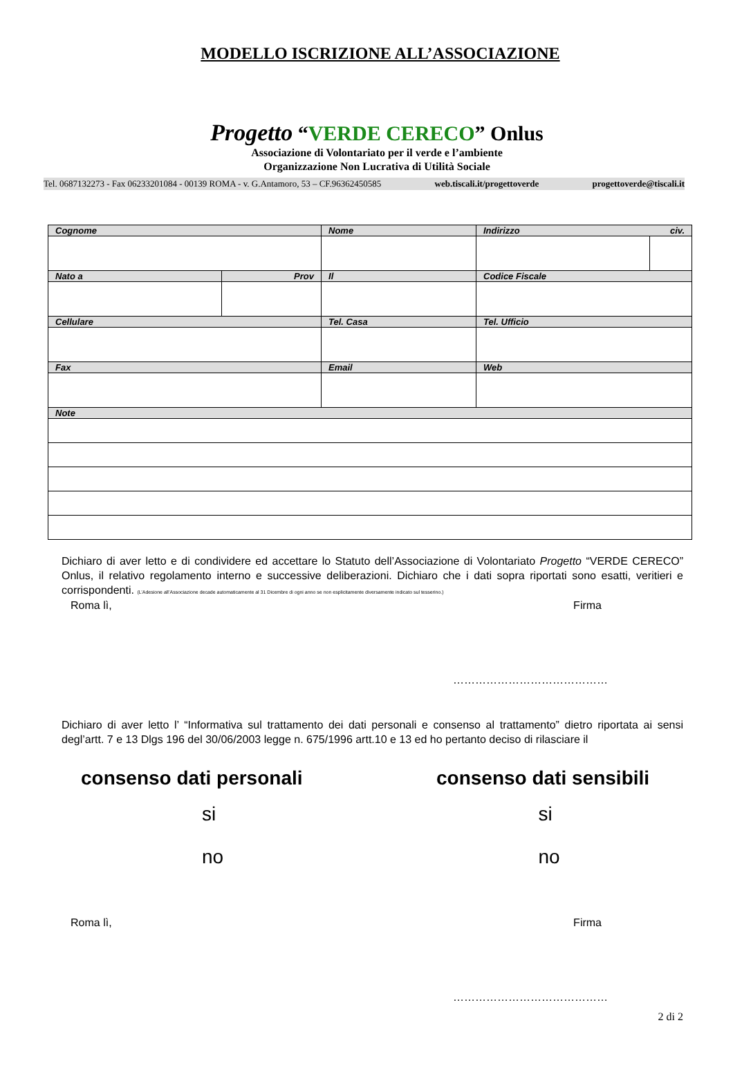MODELLO ISCRIZIONE ALL’ASSOCIAZIONE
Progetto “VERDE CERECO” Onlus
Associazione di Volontariato per il verde e l’ambiente
Organizzazione Non Lucrativa di Utilità Sociale
Tel. 0687132273 - Fax 06233201084 - 00139 ROMA - v. G.Antamoro, 53 – CF.96362450585 web.tiscali.it/progettoverde progettoverde@tiscali.it
| Cognome | | Nome | Indirizzo civ. | |
| Nato a | Prov | Il | Codice Fiscale | |
| Cellulare | | Tel. Casa | Tel. Ufficio | |
| Fax | | Email | Web | |
| Note | | | | |
Dichiaro di aver letto e di condividere ed accettare lo Statuto dell’Associazione di Volontariato Progetto “VERDE CERECO” Onlus, il relativo regolamento interno e successive deliberazioni. Dichiaro che i dati sopra riportati sono esatti, veritieri e corrispondenti. (L’Adesione all’Associazione decade automaticamente al 31 Dicembre di ogni anno se non esplicitamente diversamente indicato sul tesserino.)
Roma lì, Firma
……………………………………
Dichiaro di aver letto l’ “Informativa sul trattamento dei dati personali e consenso al trattamento” dietro riportata ai sensi degl’artt. 7 e 13 Dlgs 196 del 30/06/2003 legge n. 675/1996 artt.10 e 13 ed ho pertanto deciso di rilasciare il
consenso dati personali consenso dati sensibili
si si
no no
Roma lì, Firma
……………………………………
2 di 2